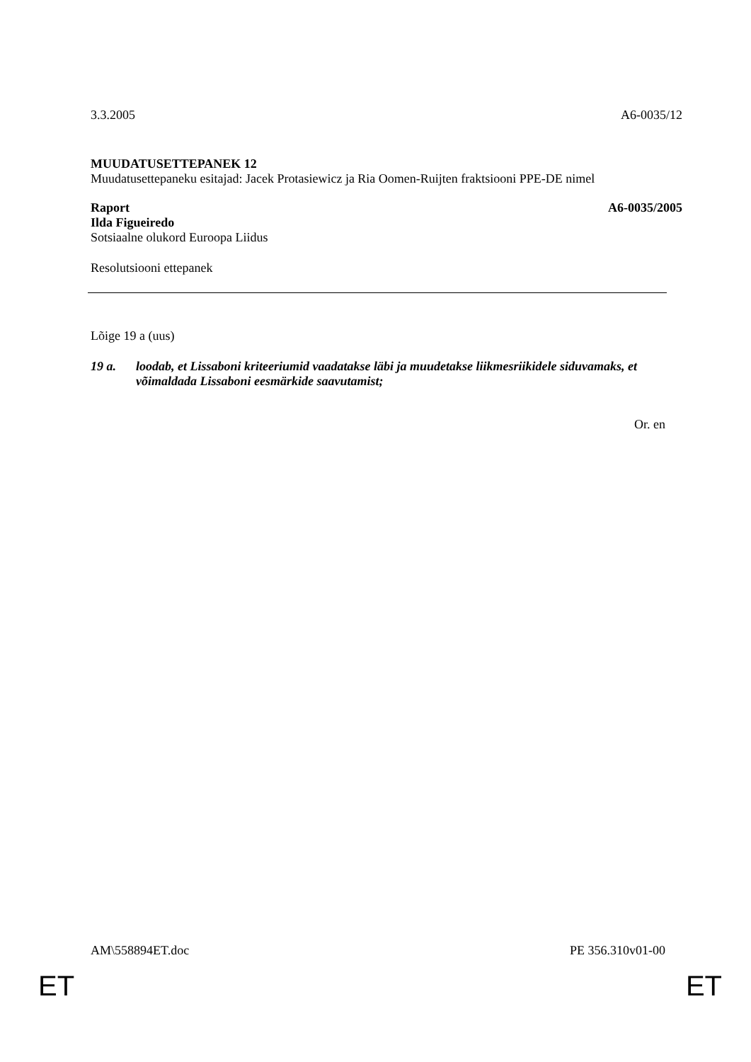3.3.2005 A6-0035/12
MUUDATUSETTEPANEK 12
Muudatusettepaneku esitajad: Jacek Protasiewicz ja Ria Oomen-Ruijten fraktsiooni PPE-DE nimel
Raport A6-0035/2005
Ilda Figueiredo
Sotsiaalne olukord Euroopa Liidus
Resolutsiooni ettepanek
Lõige 19 a (uus)
19 a. loodab, et Lissaboni kriteeriumid vaadatakse läbi ja muudetakse liikmesriikidele siduvamaks, et võimaldada Lissaboni eesmärkide saavutamist;
Or. en
AM\558894ET.doc PE 356.310v01-00
ET ET